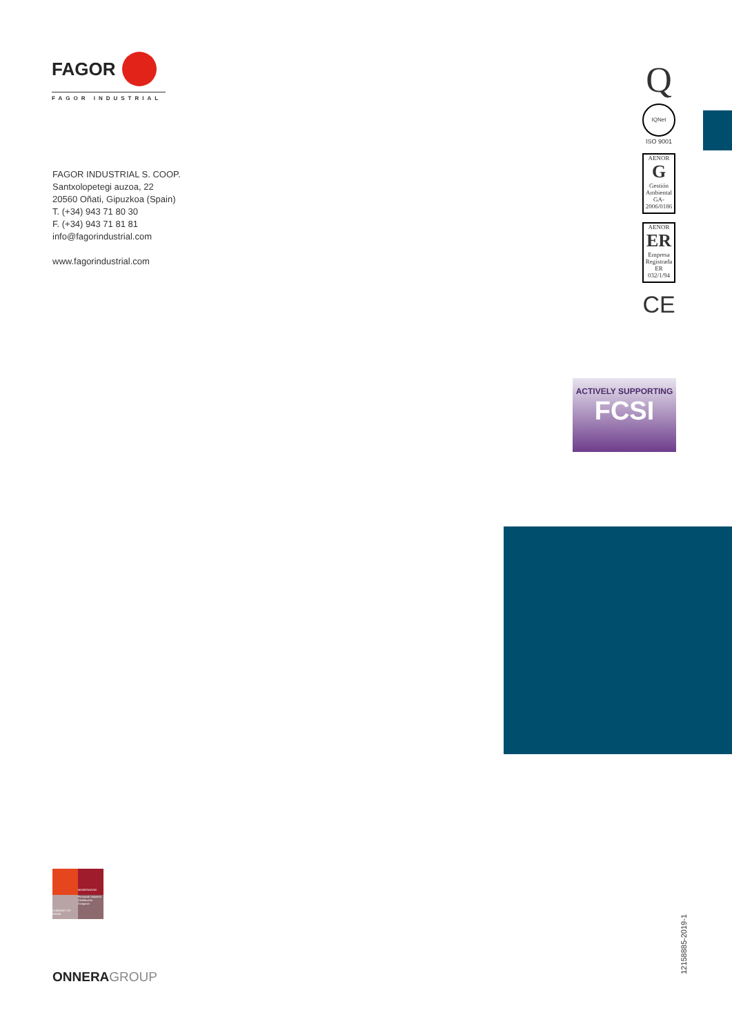FAGOR
FAGOR INDUSTRIAL
Q
IQNet
ISO 9001
AENOR
G
Gestión Ambiental
GA-2006/0186
AENOR
ER
Empresa Registrada
ER 032/1/94
CE
FAGOR INDUSTRIAL S. COOP.
Santxolopetegi auzoa, 22
20560 Oñati, Gipuzkoa (Spain)
T. (+34) 943 71 80 30
F. (+34) 943 71 81 81
info@fagorindustrial.com
www.fagorindustrial.com
ACTIVELY SUPPORTING
FCSI
MONDRAGON
HUMANITY AT WORK
Finantzak Industria Distribuzioa Ezagutza
ONNERAGROUP
12158885-2019-1